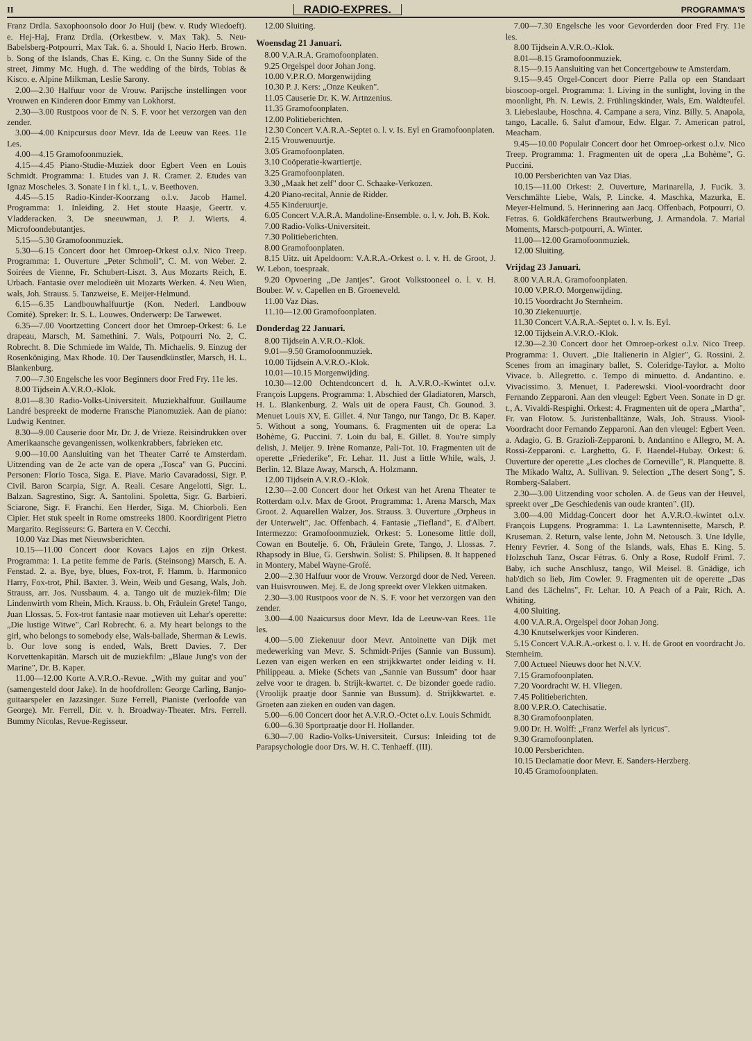II RADIO-EXPRES. PROGRAMMA'S
Franz Drdla. Saxophoonsolo door Jo Huij (bew. v. Rudy Wiedoeft). e. Hej-Haj, Franz Drdla. (Orkestbew. v. Max Tak). 5. Neu-Babelsberg-Potpourri, Max Tak. 6. a. Should I, Nacio Herb. Brown. b. Song of the Islands, Chas E. King. c. On the Sunny Side of the street, Jimmy Mc. Hugh. d. The wedding of the birds, Tobias & Kisco. e. Alpine Milkman, Leslie Sarony.
2.00—2.30 Halfuur voor de Vrouw. Parijsche instellingen voor Vrouwen en Kinderen door Emmy van Lokhorst.
2.30—3.00 Rustpoos voor de N. S. F. voor het verzorgen van den zender.
3.00—4.00 Knipcursus door Mevr. Ida de Leeuw van Rees. 11e Les.
4.00—4.15 Gramofoonmuziek.
4.15—4.45 Piano-Studie-Muziek door Egbert Veen en Louis Schmidt. Programma: 1. Etudes van J. R. Cramer. 2. Etudes van Ignaz Moscheles. 3. Sonate I in f kl. t., L. v. Beethoven.
4.45—5.15 Radio-Kinder-Koorzang o.l.v. Jacob Hamel. Programma: 1. Inleiding. 2. Het stoute Haasje, Geertr. v. Vladderacken. 3. De sneeuwman, J. P. J. Wierts. 4. Microfoondebutantjes.
5.15—5.30 Gramofoonmuziek.
5.30—6.15 Concert door het Omroep-Orkest o.l.v. Nico Treep. Programma: 1. Ouverture „Peter Schmoll", C. M. von Weber. 2. Soirées de Vienne, Fr. Schubert-Liszt. 3. Aus Mozarts Reich, E. Urbach. Fantasie over melodieën uit Mozarts Werken. 4. Neu Wien, wals, Joh. Strauss. 5. Tanzweise, E. Meijer-Helmund.
6.15—6.35 Landbouwhalfuurtje (Kon. Nederl. Landbouw Comité). Spreker: Ir. S. L. Louwes. Onderwerp: De Tarwewet.
6.35—7.00 Voortzetting Concert door het Omroep-Orkest: 6. Le drapeau, Marsch, M. Samethini. 7. Wals, Potpourri No. 2, C. Robrecht. 8. Die Schmiede im Walde, Th. Michaelis. 9. Einzug der Rosenköniging, Max Rhode. 10. Der Tausendkünstler, Marsch, H. L. Blankenburg.
7.00—7.30 Engelsche les voor Beginners door Fred Fry. 11e les.
8.00 Tijdsein A.V.R.O.-Klok.
8.01—8.30 Radio-Volks-Universiteit. Muziekhalfuur. Guillaume Landré bespreekt de moderne Fransche Pianomuziek. Aan de piano: Ludwig Kentner.
8.30—9.00 Causerie door Mr. Dr. J. de Vrieze. Reisindrukken over Amerikaansche gevangenissen, wolkenkrabbers, fabrieken etc.
9.00—10.00 Aansluiting van het Theater Carré te Amsterdam. Uitzending van de 2e acte van de opera „Tosca" van G. Puccini. Personen: Florio Tosca, Siga. E. Piave. Mario Cavaradossi, Sigr. P. Civil. Baron Scarpia, Sigr. A. Reali. Cesare Angelotti, Sigr. L. Balzan. Sagrestino, Sigr. A. Santolini. Spoletta, Sigr. G. Barbieri. Sciarone, Sigr. F. Franchi. Een Herder, Siga. M. Chiorboli. Een Cipier. Het stuk speelt in Rome omstreeks 1800. Koordirigent Pietro Margarito. Regisseurs: G. Bartera en V. Cecchi.
10.00 Vaz Dias met Nieuwsberichten.
10.15—11.00 Concert door Kovacs Lajos en zijn Orkest. Programma: 1. La petite femme de Paris. (Steinsong) Marsch, E. A. Fenstad. 2. a. Bye, bye, blues, Fox-trot, F. Hamm. b. Harmonico Harry, Fox-trot, Phil. Baxter. 3. Wein, Weib und Gesang, Wals, Joh. Strauss, arr. Jos. Nussbaum. 4. a. Tango uit de muziek-film: Die Lindenwirth vom Rhein, Mich. Krauss. b. Oh, Fräulein Grete! Tango, Juan Llossas. 5. Fox-trot fantasie naar motieven uit Lehar's operette: „Die lustige Witwe", Carl Robrecht. 6. a. My heart belongs to the girl, who belongs to somebody else, Wals-ballade, Sherman & Lewis. b. Our love song is ended, Wals, Brett Davies. 7. Der Korvettenkapitän. Marsch uit de muziekfilm: „Blaue Jung's von der Marine", Dr. B. Kaper.
11.00—12.00 Korte A.V.R.O.-Revue. „With my guitar and you" (samengesteld door Jake). In de hoofdrollen: George Carling, Banjo-guitaarspeler en Jazzsinger. Suze Ferrell, Pianiste (verloofde van George). Mr. Ferrell, Dir. v. h. Broadway-Theater. Mrs. Ferrell. Bummy Nicolas, Revue-Regisseur.
12.00 Sluiting.
Woensdag 21 Januari.
8.00 V.A.R.A. Gramofoonplaten.
9.25 Orgelspel door Johan Jong.
10.00 V.P.R.O. Morgenwijding
10.30 P. J. Kers: „Onze Keuken".
11.05 Causerie Dr. K. W. Artnzenius.
11.35 Gramofoonplaten.
12.00 Politieberichten.
12.30 Concert V.A.R.A.-Septet o. l. v. Is. Eyl en Gramofoonplaten.
2.15 Vrouwenuurtje.
3.05 Gramofoonplaten.
3.10 Coöperatie-kwartiertje.
3.25 Gramofoonplaten.
3.30 „Maak het zelf" door C. Schaake-Verkozen.
4.20 Piano-recital, Annie de Ridder.
4.55 Kinderuurtje.
6.05 Concert V.A.R.A. Mandoline-Ensemble. o. l. v. Joh. B. Kok.
7.00 Radio-Volks-Universiteit.
7.30 Politieberichten.
8.00 Gramofoonplaten.
8.15 Uitz. uit Apeldoorn: V.A.R.A.-Orkest o. l. v. H. de Groot, J. W. Lebon, toespraak.
9.20 Opvoering „De Jantjes". Groot Volkstooneel o. l. v. H. Bouber. W. v. Capellen en B. Groeneveld.
11.00 Vaz Dias.
11.10—12.00 Gramofoonplaten.
Donderdag 22 Januari.
8.00 Tijdsein A.V.R.O.-Klok.
9.01—9.50 Gramofoonmuziek.
10.00 Tijdsein A.V.R.O.-Klok.
10.01—10.15 Morgenwijding.
10.30—12.00 Ochtendconcert d. h. A.V.R.O.-Kwintet o.l.v. François Lupgens. Programma: 1. Abschied der Gladiatoren, Marsch, H. L. Blankenburg. 2. Wals uit de opera Faust, Ch. Gounod. 3. Menuet Louis XV, E. Gillet. 4. Nur Tango, nur Tango, Dr. B. Kaper. 5. Without a song, Youmans. 6. Fragmenten uit de opera: La Bohème, G. Puccini. 7. Loin du bal, E. Gillet. 8. You're simply delish, J. Meijer. 9. Irène Romanze, Pali-Tot. 10. Fragmenten uit de operette „Friederike", Fr. Lehar. 11. Just a little While, wals, J. Berlin. 12. Blaze Away, Marsch, A. Holzmann.
12.00 Tijdsein A.V.R.O.-Klok.
12.30—2.00 Concert door het Orkest van het Arena Theater te Rotterdam o.l.v. Max de Groot. Programma: 1. Arena Marsch, Max Groot. 2. Aquarellen Walzer, Jos. Strauss. 3. Ouverture „Orpheus in der Unterwelt", Jac. Offenbach. 4. Fantasie „Tiefland", E. d'Albert. Intermezzo: Gramofoonmuziek. Orkest: 5. Lonesome little doll, Cowan en Boutelje. 6. Oh, Fräulein Grete, Tango, J. Llossas. 7. Rhapsody in Blue, G. Gershwin. Solist: S. Philipsen. 8. It happened in Montery, Mabel Wayne-Grofé.
2.00—2.30 Halfuur voor de Vrouw. Verzorgd door de Ned. Vereen. van Huisvrouwen. Mej. E. de Jong spreekt over Vlekken uitmaken.
2.30—3.00 Rustpoos voor de N. S. F. voor het verzorgen van den zender.
3.00—4.00 Naaicursus door Mevr. Ida de Leeuw-van Rees. 11e les.
4.00—5.00 Ziekenuur door Mevr. Antoinette van Dijk met medewerking van Mevr. S. Schmidt-Prijes (Sannie van Bussum). Lezen van eigen werken en een strijkkwartet onder leiding v. H. Philippeau. a. Mieke (Schets van „Sannie van Bussum" door haar zelve voor te dragen. b. Strijk-kwartet. c. De bizonder goede radio. (Vroolijk praatje door Sannie van Bussum). d. Strijkkwartet. e. Groeten aan zieken en ouden van dagen.
5.00—6.00 Concert door het A.V.R.O.-Octet o.l.v. Louis Schmidt.
6.00—6.30 Sportpraatje door H. Hollander.
6.30—7.00 Radio-Volks-Universiteit. Cursus: Inleiding tot de Parapsychologie door Drs. W. H. C. Tenhaeff. (III).
7.00—7.30 Engelsche les voor Gevorderden door Fred Fry. 11e les.
8.00 Tijdsein A.V.R.O.-Klok.
8.01—8.15 Gramofoonmuziek.
8.15—9.15 Aansluiting van het Concertgebouw te Amsterdam.
9.15—9.45 Orgel-Concert door Pierre Palla op een Standaart bioscoop-orgel. Programma: 1. Living in the sunlight, loving in the moonlight, Ph. N. Lewis. 2. Frühlingskinder, Wals, Em. Waldteufel. 3. Liebeslaube, Hoschna. 4. Campane a sera, Vinz. Billy. 5. Anapola, tango, Lacalle. 6. Salut d'amour, Edw. Elgar. 7. American patrol, Meacham.
9.45—10.00 Populair Concert door het Omroep-orkest o.l.v. Nico Treep. Programma: 1. Fragmenten uit de opera „La Bohème", G. Puccini.
10.00 Persberichten van Vaz Dias.
10.15—11.00 Orkest: 2. Ouverture, Marinarella, J. Fucik. 3. Verschmähte Liebe, Wals, P. Lincke. 4. Maschka, Mazurka, E. Meyer-Helmund. 5. Herinnering aan Jacq. Offenbach, Potpourri, O. Fetras. 6. Goldkäferchens Brautwerbung, J. Armandola. 7. Marial Moments, Marsch-potpourri, A. Winter.
11.00—12.00 Gramofoonmuziek.
12.00 Sluiting.
Vrijdag 23 Januari.
8.00 V.A.R.A. Gramofoonplaten.
10.00 V.P.R.O. Morgenwijding.
10.15 Voordracht Jo Sternheim.
10.30 Ziekenuurtje.
11.30 Concert V.A.R.A.-Septet o. l. v. Is. Eyl.
12.00 Tijdsein A.V.R.O.-Klok.
12.30—2.30 Concert door het Omroep-orkest o.l.v. Nico Treep. Programma: 1. Ouvert. „Die Italienerin in Algier", G. Rossini. 2. Scenes from an imaginary ballet, S. Coleridge-Taylor. a. Molto Vivace. b. Allegretto. c. Tempo di minuetto. d. Andantino. e. Vivacissimo. 3. Menuet, I. Paderewski. Viool-voordracht door Fernando Zepparoni. Aan den vleugel: Egbert Veen. Sonate in D gr. t., A. Vivaldi-Respighi. Orkest: 4. Fragmenten uit de opera „Martha", Fr. van Flotow. 5. Juristenballtänze, Wals, Joh. Strauss. Viool-Voordracht door Fernando Zepparoni. Aan den vleugel: Egbert Veen. a. Adagio, G. B. Grazioli-Zepparoni. b. Andantino e Allegro, M. A. Rossi-Zepparoni. c. Larghetto, G. F. Haendel-Hubay. Orkest: 6. Ouverture der operette „Les cloches de Corneville", R. Planquette. 8. The Mikado Waltz, A. Sullivan. 9. Selection „The desert Song", S. Romberg-Salabert.
2.30—3.00 Uitzending voor scholen. A. de Geus van der Heuvel, spreekt over „De Geschiedenis van oude kranten". (II).
3.00—4.00 Middag-Concert door het A.V.R.O.-kwintet o.l.v. François Lupgens. Programma: 1. La Lawntennisette, Marsch, P. Kruseman. 2. Return, valse lente, John M. Netousch. 3. Une Idylle, Henry Fevrier. 4. Song of the Islands, wals, Ehas E. King. 5. Holzschuh Tanz, Oscar Fétras. 6. Only a Rose, Rudolf Friml. 7. Baby, ich suche Anschlusz, tango, Wil Meisel. 8. Gnädige, ich hab'dich so lieb, Jim Cowler. 9. Fragmenten uit de operette „Das Land des Lächelns", Fr. Lehar. 10. A Peach of a Pair, Rich. A. Whiting.
4.00 Sluiting.
4.00 V.A.R.A. Orgelspel door Johan Jong.
4.30 Knutselwerkjes voor Kinderen.
5.15 Concert V.A.R.A.-orkest o. l. v. H. de Groot en voordracht Jo. Sternheim.
7.00 Actueel Nieuws door het N.V.V.
7.15 Gramofoonplaten.
7.20 Voordracht W. H. Vliegen.
7.45 Politieberichten.
8.00 V.P.R.O. Catechisatie.
8.30 Gramofoonplaten.
9.00 Dr. H. Wolff: „Franz Werfel als lyricus".
9.30 Gramofoonplaten.
10.00 Persberichten.
10.15 Declamatie door Mevr. E. Sanders-Herzberg.
10.45 Gramofoonplaten.